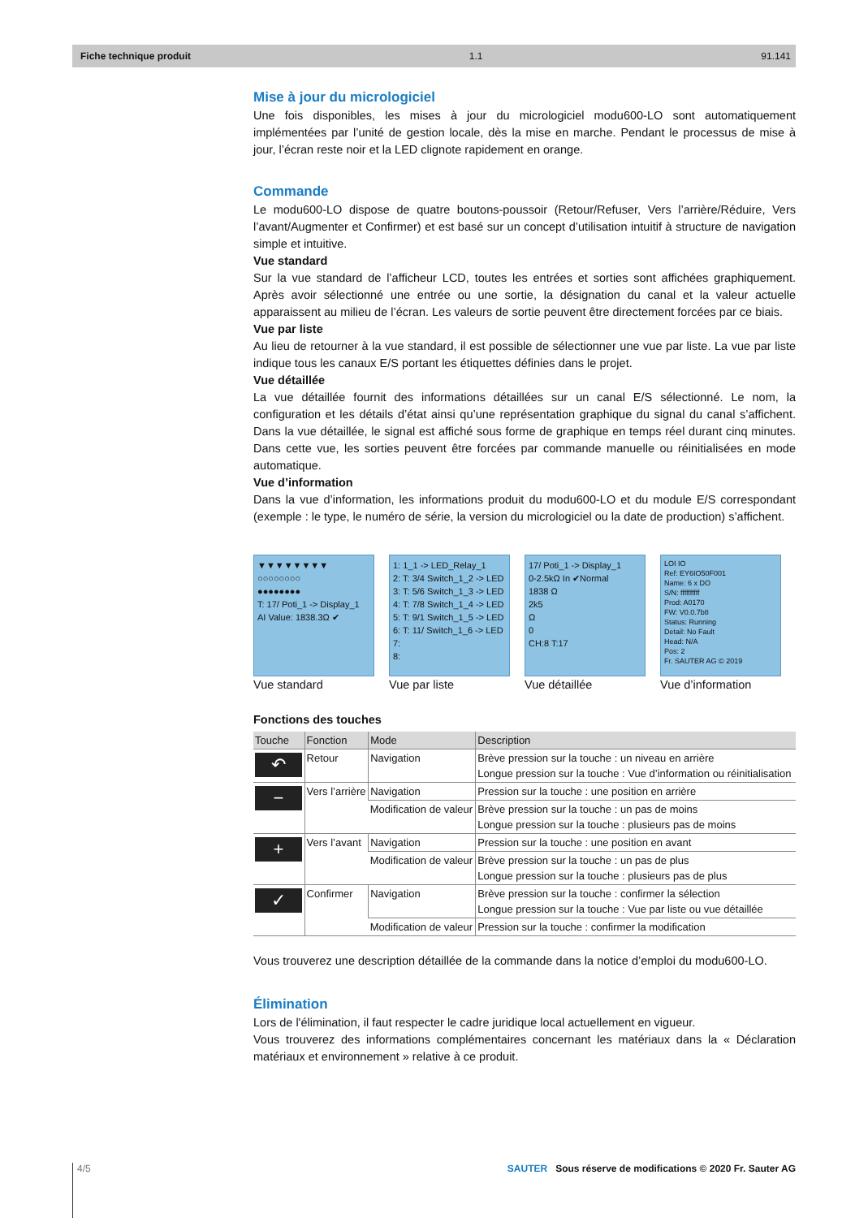Fiche technique produit 1.1 91.141
Mise à jour du micrologiciel
Une fois disponibles, les mises à jour du micrologiciel modu600-LO sont automatiquement implémentées par l’unité de gestion locale, dès la mise en marche. Pendant le processus de mise à jour, l’écran reste noir et la LED clignote rapidement en orange.
Commande
Le modu600-LO dispose de quatre boutons-poussoir (Retour/Refuser, Vers l’arrière/Réduire, Vers l’avant/Augmenter et Confirmer) et est basé sur un concept d’utilisation intuitif à structure de navigation simple et intuitive.
Vue standard
Sur la vue standard de l’afficheur LCD, toutes les entrées et sorties sont affichées graphiquement. Après avoir sélectionné une entrée ou une sortie, la désignation du canal et la valeur actuelle apparaissent au milieu de l’écran. Les valeurs de sortie peuvent être directement forcées par ce biais.
Vue par liste
Au lieu de retourner à la vue standard, il est possible de sélectionner une vue par liste. La vue par liste indique tous les canaux E/S portant les étiquettes définies dans le projet.
Vue détaillée
La vue détaillée fournit des informations détaillées sur un canal E/S sélectionné. Le nom, la configuration et les détails d’état ainsi qu’une représentation graphique du signal du canal s’affichent. Dans la vue détaillée, le signal est affiché sous forme de graphique en temps réel durant cinq minutes. Dans cette vue, les sorties peuvent être forcées par commande manuelle ou réinitialisées en mode automatique.
Vue d’information
Dans la vue d’information, les informations produit du modu600-LO et du module E/S correspondant (exemple : le type, le numéro de série, la version du micrologiciel ou la date de production) s’affichent.
▼▼▼▼▼▼▼▼
○○○○○○○○
●●●●●●●●
T: 17/ Poti_1 -> Display_1
AI Value: 1838.3Ω ✔
Vue standard
1: 1_1 -> LED_Relay_1
2: T: 3/4 Switch_1_2 -> LED
3: T: 5/6 Switch_1_3 -> LED
4: T: 7/8 Switch_1_4 -> LED
5: T: 9/1 Switch_1_5 -> LED
6: T: 11/ Switch_1_6 -> LED
7:
8:
Vue par liste
17/ Poti_1 -> Display_1
0-2.5kΩ In ✔Normal
1838 Ω
2k5
Ω
0
CH:8 T:17
Vue détaillée
LOI IO
Ref: EY6IO50F001
Name: 6 x DO
S/N: ffffffffff
Prod: A0170
FW: V0.0.7b8
Status: Running
Detail: No Fault
Head: N/A
Pos: 2
Fr. SAUTER AG © 2019
Vue d’information
Fonctions des touches
| Touche | Fonction | Mode | Description |
| --- | --- | --- | --- |
| ↶ | Retour | Navigation | Brève pression sur la touche : un niveau en arrière Longue pression sur la touche : Vue d’information ou réinitialisation |
| − | Vers l’arrière | Navigation | Pression sur la touche : une position en arrière |
| | | Modification de valeur | Brève pression sur la touche : un pas de moins Longue pression sur la touche : plusieurs pas de moins |
| + | Vers l’avant | Navigation | Pression sur la touche : une position en avant |
| | | Modification de valeur | Brève pression sur la touche : un pas de plus Longue pression sur la touche : plusieurs pas de plus |
| ✓ | Confirmer | Navigation | Brève pression sur la touche : confirmer la sélection Longue pression sur la touche : Vue par liste ou vue détaillée |
| | | Modification de valeur | Pression sur la touche : confirmer la modification |
Vous trouverez une description détaillée de la commande dans la notice d’emploi du modu600-LO.
Élimination
Lors de l'élimination, il faut respecter le cadre juridique local actuellement en vigueur.
Vous trouverez des informations complémentaires concernant les matériaux dans la « Déclaration matériaux et environnement » relative à ce produit.
4/5 SAUTER Sous réserve de modifications © 2020 Fr. Sauter AG